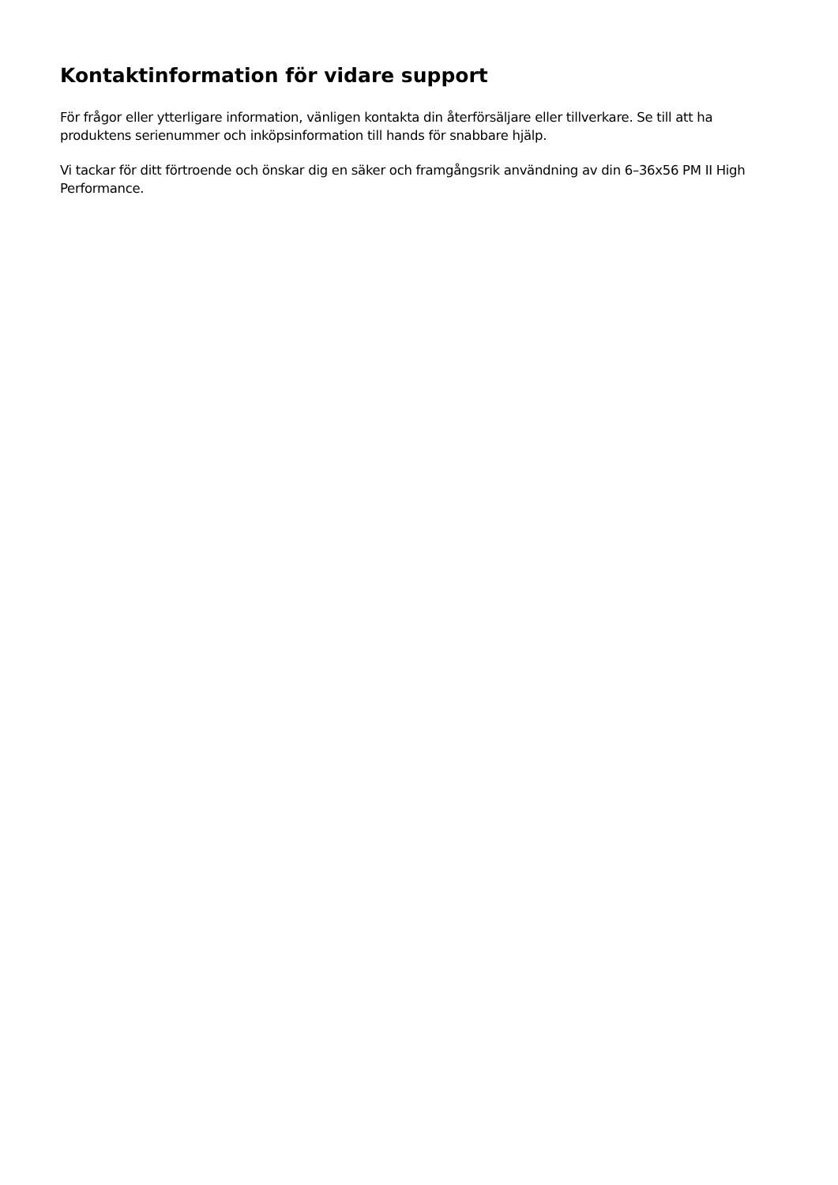Kontaktinformation för vidare support
För frågor eller ytterligare information, vänligen kontakta din återförsäljare eller tillverkare. Se till att ha produktens serienummer och inköpsinformation till hands för snabbare hjälp.
Vi tackar för ditt förtroende och önskar dig en säker och framgångsrik användning av din 6–36x56 PM II High Performance.